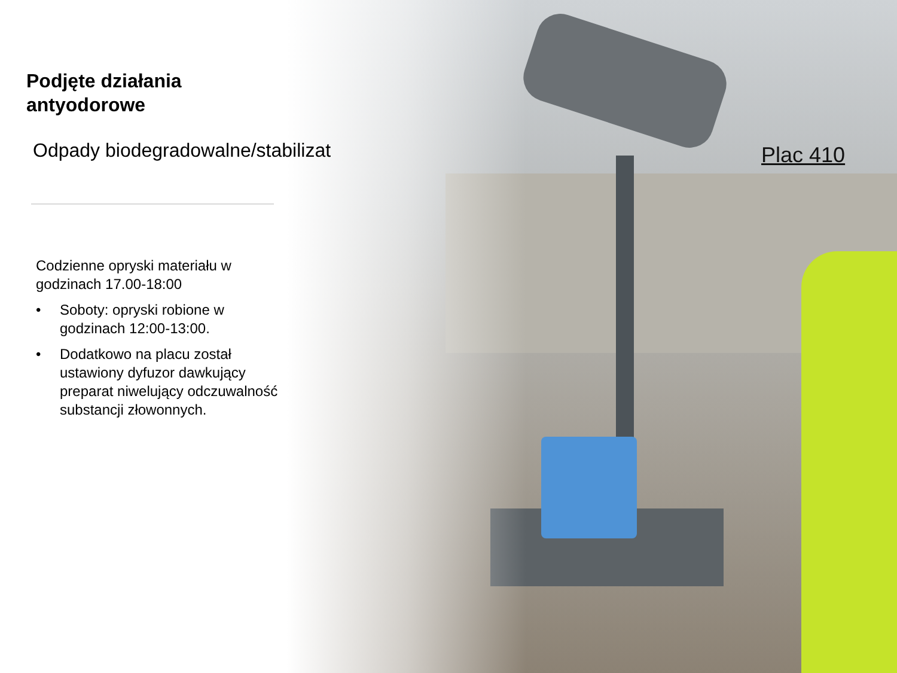Podjęte działania
antyodorowe
Odpady biodegradowalne/stabilizat
Codzienne opryski materiału w godzinach 17.00-18:00
• Soboty: opryski robione w godzinach 12:00-13:00.
• Dodatkowo na placu został ustawiony dyfuzor dawkujący preparat niwelujący odczuwalność substancji złowonnych.
Plac 410